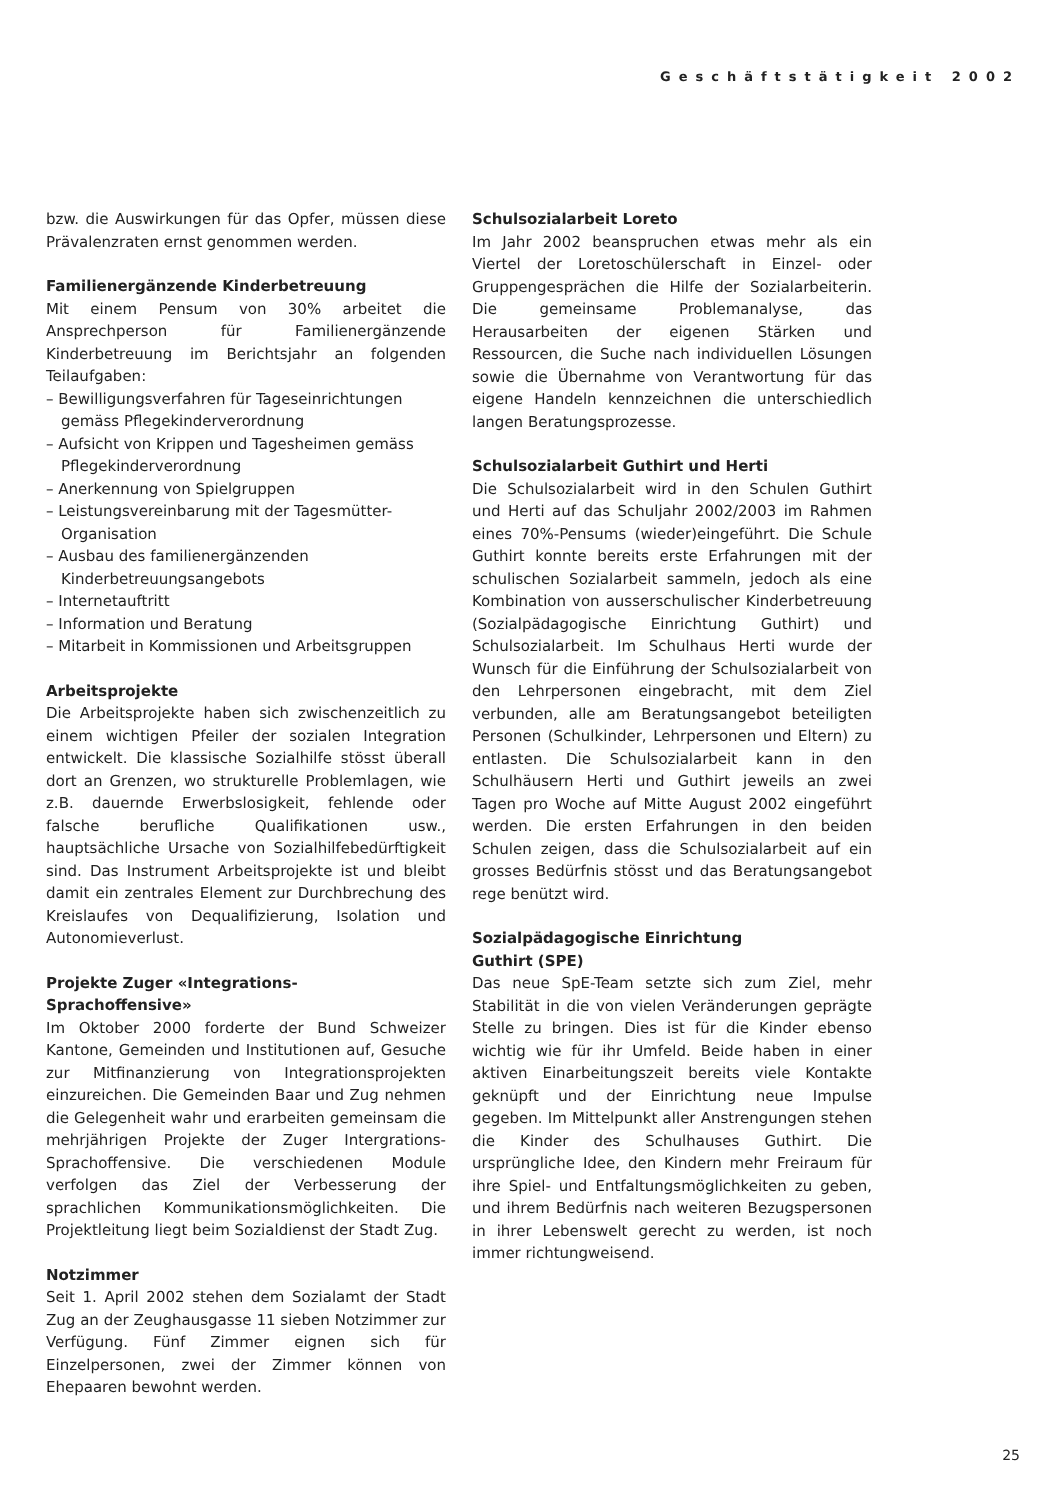Geschäftstätigkeit 2002
bzw. die Auswirkungen für das Opfer, müssen diese Prävalenzraten ernst genommen werden.
Familienergänzende Kinderbetreuung
Mit einem Pensum von 30% arbeitet die Ansprechperson für Familienergänzende Kinderbetreuung im Berichtsjahr an folgenden Teilaufgaben:
– Bewilligungsverfahren für Tageseinrichtungen gemäss Pflegekinderverordnung
– Aufsicht von Krippen und Tagesheimen gemäss Pflegekinderverordnung
– Anerkennung von Spielgruppen
– Leistungsvereinbarung mit der Tagesmütter-Organisation
– Ausbau des familienergänzenden Kinderbetreuungsangebots
– Internetauftritt
– Information und Beratung
– Mitarbeit in Kommissionen und Arbeitsgruppen
Arbeitsprojekte
Die Arbeitsprojekte haben sich zwischenzeitlich zu einem wichtigen Pfeiler der sozialen Integration entwickelt. Die klassische Sozialhilfe stösst überall dort an Grenzen, wo strukturelle Problemlagen, wie z.B. dauernde Erwerbslosigkeit, fehlende oder falsche berufliche Qualifikationen usw., hauptsächliche Ursache von Sozialhilfebedürftigkeit sind. Das Instrument Arbeitsprojekte ist und bleibt damit ein zentrales Element zur Durchbrechung des Kreislaufes von Dequalifizierung, Isolation und Autonomieverlust.
Projekte Zuger «Integrations-
Sprachoffensive»
Im Oktober 2000 forderte der Bund Schweizer Kantone, Gemeinden und Institutionen auf, Gesuche zur Mitfinanzierung von Integrationsprojekten einzureichen. Die Gemeinden Baar und Zug nehmen die Gelegenheit wahr und erarbeiten gemeinsam die mehrjährigen Projekte der Zuger Intergrations-Sprachoffensive. Die verschiedenen Module verfolgen das Ziel der Verbesserung der sprachlichen Kommunikationsmöglichkeiten. Die Projektleitung liegt beim Sozialdienst der Stadt Zug.
Notzimmer
Seit 1. April 2002 stehen dem Sozialamt der Stadt Zug an der Zeughausgasse 11 sieben Notzimmer zur Verfügung. Fünf Zimmer eignen sich für Einzelpersonen, zwei der Zimmer können von Ehepaaren bewohnt werden.
Schulsozialarbeit Loreto
Im Jahr 2002 beanspruchen etwas mehr als ein Viertel der Loretoschülerschaft in Einzel- oder Gruppengesprächen die Hilfe der Sozialarbeiterin. Die gemeinsame Problemanalyse, das Herausarbeiten der eigenen Stärken und Ressourcen, die Suche nach individuellen Lösungen sowie die Übernahme von Verantwortung für das eigene Handeln kennzeichnen die unterschiedlich langen Beratungsprozesse.
Schulsozialarbeit Guthirt und Herti
Die Schulsozialarbeit wird in den Schulen Guthirt und Herti auf das Schuljahr 2002/2003 im Rahmen eines 70%-Pensums (wieder)eingeführt. Die Schule Guthirt konnte bereits erste Erfahrungen mit der schulischen Sozialarbeit sammeln, jedoch als eine Kombination von ausserschulischer Kinderbetreuung (Sozialpädagogische Einrichtung Guthirt) und Schulsozialarbeit. Im Schulhaus Herti wurde der Wunsch für die Einführung der Schulsozialarbeit von den Lehrpersonen eingebracht, mit dem Ziel verbunden, alle am Beratungsangebot beteiligten Personen (Schulkinder, Lehrpersonen und Eltern) zu entlasten. Die Schulsozialarbeit kann in den Schulhäusern Herti und Guthirt jeweils an zwei Tagen pro Woche auf Mitte August 2002 eingeführt werden. Die ersten Erfahrungen in den beiden Schulen zeigen, dass die Schulsozialarbeit auf ein grosses Bedürfnis stösst und das Beratungsangebot rege benützt wird.
Sozialpädagogische Einrichtung
Guthirt (SPE)
Das neue SpE-Team setzte sich zum Ziel, mehr Stabilität in die von vielen Veränderungen geprägte Stelle zu bringen. Dies ist für die Kinder ebenso wichtig wie für ihr Umfeld. Beide haben in einer aktiven Einarbeitungszeit bereits viele Kontakte geknüpft und der Einrichtung neue Impulse gegeben. Im Mittelpunkt aller Anstrengungen stehen die Kinder des Schulhauses Guthirt. Die ursprüngliche Idee, den Kindern mehr Freiraum für ihre Spiel- und Entfaltungsmöglichkeiten zu geben, und ihrem Bedürfnis nach weiteren Bezugspersonen in ihrer Lebenswelt gerecht zu werden, ist noch immer richtungweisend.
25